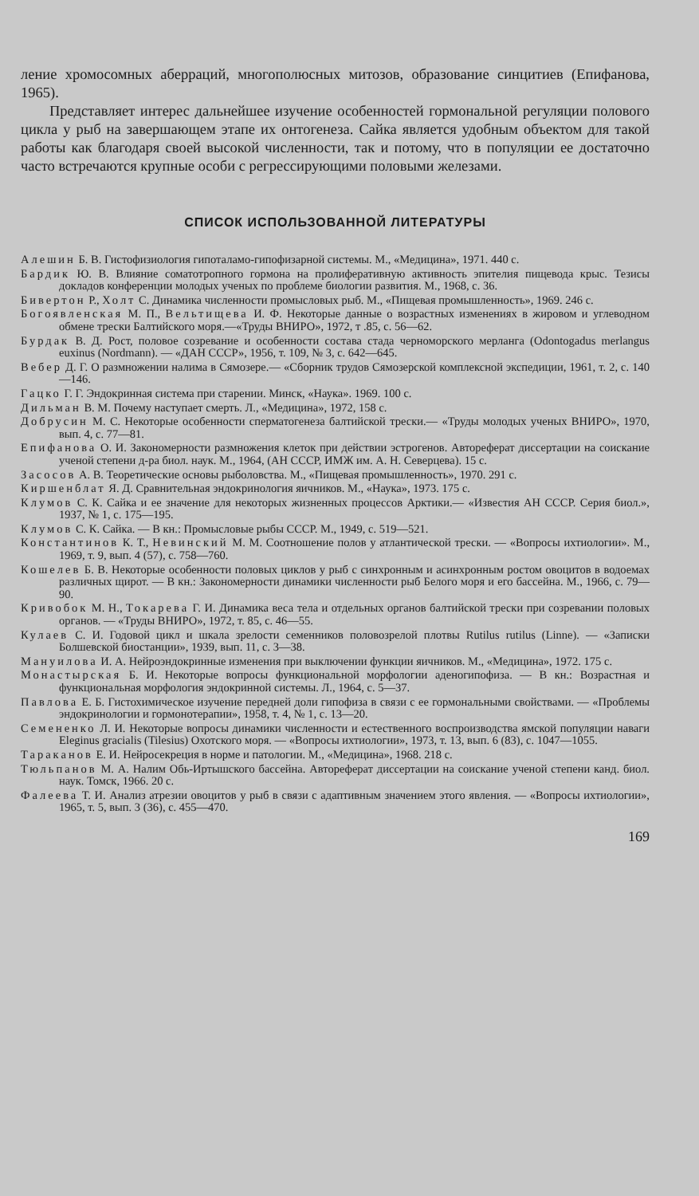ление хромосомных аберраций, многополюсных митозов, образование синцитиев (Епифанова, 1965).
Представляет интерес дальнейшее изучение особенностей гормональной регуляции полового цикла у рыб на завершающем этапе их онтогенеза. Сайка является удобным объектом для такой работы как благодаря своей высокой численности, так и потому, что в популяции ее достаточно часто встречаются крупные особи с регрессирующими половыми железами.
СПИСОК ИСПОЛЬЗОВАННОЙ ЛИТЕРАТУРЫ
Алешин Б. В. Гистофизиология гипоталамо-гипофизарной системы. М., «Медицина», 1971. 440 с.
Бардик Ю. В. Влияние соматотропного гормона на пролиферативную активность эпителия пищевода крыс. Тезисы докладов конференции молодых ученых по проблеме биологии развития. М., 1968, с. 36.
Бивертон Р., Холт С. Динамика численности промысловых рыб. М., «Пищевая промышленность», 1969. 246 с.
Богоявленская М. П., Вельтищева И. Ф. Некоторые данные о возрастных изменениях в жировом и углеводном обмене трески Балтийского моря.—«Труды ВНИРО», 1972, т .85, с. 56—62.
Бурдак В. Д. Рост, половое созревание и особенности состава стада черноморского мерланга (Odontogadus merlangus euxinus (Nordmann). — «ДАН СССР», 1956, т. 109, № 3, с. 642—645.
Вебер Д. Г. О размножении налима в Сямозере.— «Сборник трудов Сямозерской комплексной экспедиции, 1961, т. 2, с. 140—146.
Гацко Г. Г. Эндокринная система при старении. Минск, «Наука». 1969. 100 с.
Дильман В. М. Почему наступает смерть. Л., «Медицина», 1972, 158 с.
Добрусин М. С. Некоторые особенности сперматогенеза балтийской трески.— «Труды молодых ученых ВНИРО», 1970, вып. 4, с. 77—81.
Епифанова О. И. Закономерности размножения клеток при действии эстрогенов. Автореферат диссертации на соискание ученой степени д-ра биол. наук. М., 1964, (АН СССР, ИМЖ им. А. Н. Северцева). 15 с.
Засосов А. В. Теоретические основы рыболовства. М., «Пищевая промышленность», 1970. 291 с.
Киршенблат Я. Д. Сравнительная эндокринология яичников. М., «Наука», 1973. 175 с.
Клумов С. К. Сайка и ее значение для некоторых жизненных процессов Арктики.— «Известия АН СССР. Серия биол.», 1937, № 1, с. 175—195.
Клумов С. К. Сайка. — В кн.: Промысловые рыбы СССР. М., 1949, с. 519—521.
Константинов К. Т., Невинский М. М. Соотношение полов у атлантической трески. — «Вопросы ихтиологии». М., 1969, т. 9, вып. 4 (57), с. 758—760.
Кошелев Б. В. Некоторые особенности половых циклов у рыб с синхронным и асинхронным ростом овоцитов в водоемах различных щирот. — В кн.: Закономерности динамики численности рыб Белого моря и его бассейна. М., 1966, с. 79—90.
Кривобок М. Н., Токарева Г. И. Динамика веса тела и отдельных органов балтийской трески при созревании половых органов. — «Труды ВНИРО», 1972, т. 85, с. 46—55.
Кулаев С. И. Годовой цикл и шкала зрелости семенников половозрелой плотвы Rutilus rutilus (Linne). — «Записки Болшевской биостанции», 1939, вып. 11, с. 3—38.
Мануилова И. А. Нейроэндокринные изменения при выключении функции яичников. М., «Медицина», 1972. 175 с.
Монастырская Б. И. Некоторые вопросы функциональной морфологии аденогипофиза. — В кн.: Возрастная и функциональная морфология эндокринной системы. Л., 1964, с. 5—37.
Павлова Е. Б. Гистохимическое изучение передней доли гипофиза в связи с ее гормональными свойствами. — «Проблемы эндокринологии и гормонотерапии», 1958, т. 4, № 1, с. 13—20.
Семененко Л. И. Некоторые вопросы динамики численности и естественного воспроизводства ямской популяции наваги Eleginus gracialis (Tilesius) Охотского моря. — «Вопросы ихтиологии», 1973, т. 13, вып. 6 (83), с. 1047—1055.
Тараканов Е. И. Нейросекреция в норме и патологии. М., «Медицина», 1968. 218 с.
Тюльпанов М. А. Налим Обь-Иртышского бассейна. Автореферат диссертации на соискание ученой степени канд. биол. наук. Томск, 1966. 20 с.
Фалеева Т. И. Анализ атрезии овоцитов у рыб в связи с адаптивным значением этого явления. — «Вопросы ихтиологии», 1965, т. 5, вып. 3 (36), с. 455—470.
169